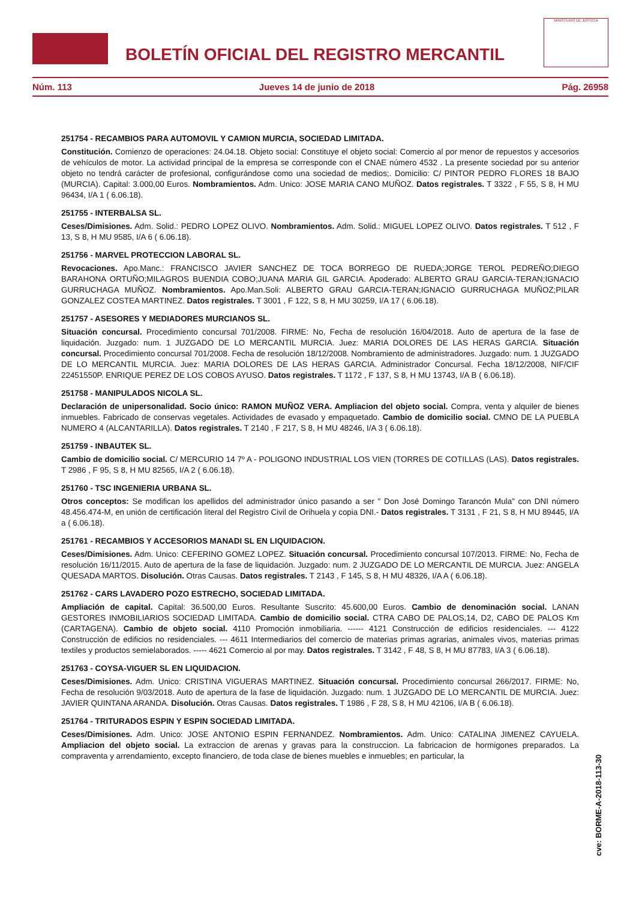BOLETÍN OFICIAL DEL REGISTRO MERCANTIL
MINISTERIO DE JUSTICIA
Núm. 113 Jueves 14 de junio de 2018 Pág. 26958
251754 - RECAMBIOS PARA AUTOMOVIL Y CAMION MURCIA, SOCIEDAD LIMITADA.
Constitución. Comienzo de operaciones: 24.04.18. Objeto social: Constituye el objeto social: Comercio al por menor de repuestos y accesorios de vehículos de motor. La actividad principal de la empresa se corresponde con el CNAE número 4532 . La presente sociedad por su anterior objeto no tendrá carácter de profesional, configurándose como una sociedad de medios;. Domicilio: C/ PINTOR PEDRO FLORES 18 BAJO (MURCIA). Capital: 3.000,00 Euros. Nombramientos. Adm. Unico: JOSE MARIA CANO MUÑOZ. Datos registrales. T 3322 , F 55, S 8, H MU 96434, I/A 1 ( 6.06.18).
251755 - INTERBALSA SL.
Ceses/Dimisiones. Adm. Solid.: PEDRO LOPEZ OLIVO. Nombramientos. Adm. Solid.: MIGUEL LOPEZ OLIVO. Datos registrales. T 512 , F 13, S 8, H MU 9585, I/A 6 ( 6.06.18).
251756 - MARVEL PROTECCION LABORAL SL.
Revocaciones. Apo.Manc.: FRANCISCO JAVIER SANCHEZ DE TOCA BORREGO DE RUEDA;JORGE TEROL PEDREÑO;DIEGO BARAHONA ORTUÑO;MILAGROS BUENDIA COBO;JUANA MARIA GIL GARCIA. Apoderado: ALBERTO GRAU GARCIA-TERAN;IGNACIO GURRUCHAGA MUÑOZ. Nombramientos. Apo.Man.Soli: ALBERTO GRAU GARCIA-TERAN;IGNACIO GURRUCHAGA MUÑOZ;PILAR GONZALEZ COSTEA MARTINEZ. Datos registrales. T 3001 , F 122, S 8, H MU 30259, I/A 17 ( 6.06.18).
251757 - ASESORES Y MEDIADORES MURCIANOS SL.
Situación concursal. Procedimiento concursal 701/2008. FIRME: No, Fecha de resolución 16/04/2018. Auto de apertura de la fase de liquidación. Juzgado: num. 1 JUZGADO DE LO MERCANTIL MURCIA. Juez: MARIA DOLORES DE LAS HERAS GARCIA. Situación concursal. Procedimiento concursal 701/2008. Fecha de resolución 18/12/2008. Nombramiento de administradores. Juzgado: num. 1 JUZGADO DE LO MERCANTIL MURCIA. Juez: MARIA DOLORES DE LAS HERAS GARCIA. Administrador Concursal. Fecha 18/12/2008, NIF/CIF 22451550P. ENRIQUE PEREZ DE LOS COBOS AYUSO. Datos registrales. T 1172 , F 137, S 8, H MU 13743, I/A B ( 6.06.18).
251758 - MANIPULADOS NICOLA SL.
Declaración de unipersonalidad. Socio único: RAMON MUÑOZ VERA. Ampliacion del objeto social. Compra, venta y alquiler de bienes inmuebles. Fabricado de conservas vegetales. Actividades de evasado y empaquetado. Cambio de domicilio social. CMNO DE LA PUEBLA NUMERO 4 (ALCANTARILLA). Datos registrales. T 2140 , F 217, S 8, H MU 48246, I/A 3 ( 6.06.18).
251759 - INBAUTEK SL.
Cambio de domicilio social. C/ MERCURIO 14 7º A - POLIGONO INDUSTRIAL LOS VIEN (TORRES DE COTILLAS (LAS). Datos registrales. T 2986 , F 95, S 8, H MU 82565, I/A 2 ( 6.06.18).
251760 - TSC INGENIERIA URBANA SL.
Otros conceptos: Se modifican los apellidos del administrador único pasando a ser " Don José Domingo Tarancón Mula" con DNI número 48.456.474-M, en unión de certificación literal del Registro Civil de Orihuela y copia DNI.- Datos registrales. T 3131 , F 21, S 8, H MU 89445, I/A a ( 6.06.18).
251761 - RECAMBIOS Y ACCESORIOS MANADI SL EN LIQUIDACION.
Ceses/Dimisiones. Adm. Unico: CEFERINO GOMEZ LOPEZ. Situación concursal. Procedimiento concursal 107/2013. FIRME: No, Fecha de resolución 16/11/2015. Auto de apertura de la fase de liquidación. Juzgado: num. 2 JUZGADO DE LO MERCANTIL DE MURCIA. Juez: ANGELA QUESADA MARTOS. Disolución. Otras Causas. Datos registrales. T 2143 , F 145, S 8, H MU 48326, I/A A ( 6.06.18).
251762 - CARS LAVADERO POZO ESTRECHO, SOCIEDAD LIMITADA.
Ampliación de capital. Capital: 36.500,00 Euros. Resultante Suscrito: 45.600,00 Euros. Cambio de denominación social. LANAN GESTORES INMOBILIARIOS SOCIEDAD LIMITADA. Cambio de domicilio social. CTRA CABO DE PALOS,14, D2, CABO DE PALOS Km (CARTAGENA). Cambio de objeto social. 4110 Promoción inmobiliaria. ------ 4121 Construcción de edificios residenciales. --- 4122 Construcción de edificios no residenciales. --- 4611 Intermediarios del comercio de materias primas agrarias, animales vivos, materias primas textiles y productos semielaborados. ----- 4621 Comercio al por may. Datos registrales. T 3142 , F 48, S 8, H MU 87783, I/A 3 ( 6.06.18).
251763 - COYSA-VIGUER SL EN LIQUIDACION.
Ceses/Dimisiones. Adm. Unico: CRISTINA VIGUERAS MARTINEZ. Situación concursal. Procedimiento concursal 266/2017. FIRME: No, Fecha de resolución 9/03/2018. Auto de apertura de la fase de liquidación. Juzgado: num. 1 JUZGADO DE LO MERCANTIL DE MURCIA. Juez: JAVIER QUINTANA ARANDA. Disolución. Otras Causas. Datos registrales. T 1986 , F 28, S 8, H MU 42106, I/A B ( 6.06.18).
251764 - TRITURADOS ESPIN Y ESPIN SOCIEDAD LIMITADA.
Ceses/Dimisiones. Adm. Unico: JOSE ANTONIO ESPIN FERNANDEZ. Nombramientos. Adm. Unico: CATALINA JIMENEZ CAYUELA. Ampliacion del objeto social. La extraccion de arenas y gravas para la construccion. La fabricacion de hormigones preparados. La compraventa y arrendamiento, excepto financiero, de toda clase de bienes muebles e inmuebles; en particular, la
cve: BORME-A-2018-113-30